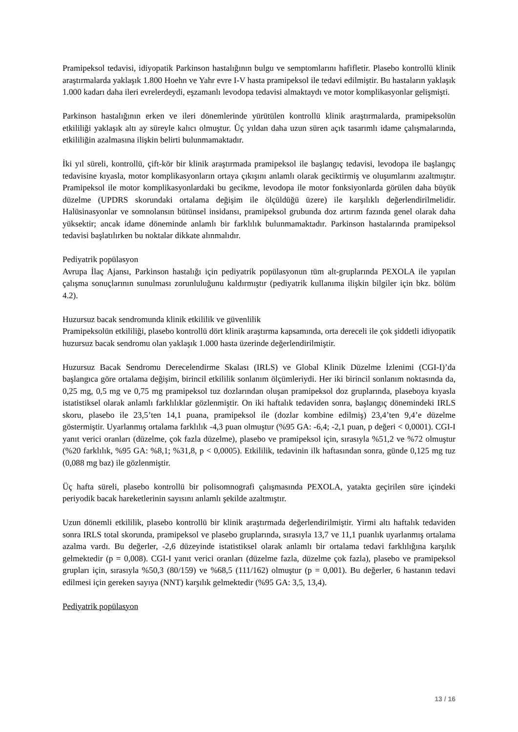Pramipeksol tedavisi, idiyopatik Parkinson hastalığının bulgu ve semptomlarını hafifletir. Plasebo kontrollü klinik araştırmalarda yaklaşık 1.800 Hoehn ve Yahr evre I-V hasta pramipeksol ile tedavi edilmiştir. Bu hastaların yaklaşık 1.000 kadarı daha ileri evrelerdeydi, eşzamanlı levodopa tedavisi almaktaydı ve motor komplikasyonlar gelişmişti.
Parkinson hastalığının erken ve ileri dönemlerinde yürütülen kontrollü klinik araştırmalarda, pramipeksolün etkililiği yaklaşık altı ay süreyle kalıcı olmuştur. Üç yıldan daha uzun süren açık tasarımlı idame çalışmalarında, etkililiğin azalmasına ilişkin belirti bulunmamaktadır.
İki yıl süreli, kontrollü, çift-kör bir klinik araştırmada pramipeksol ile başlangıç tedavisi, levodopa ile başlangıç tedavisine kıyasla, motor komplikasyonların ortaya çıkışını anlamlı olarak geciktirmiş ve oluşumlarını azaltmıştır. Pramipeksol ile motor komplikasyonlardaki bu gecikme, levodopa ile motor fonksiyonlarda görülen daha büyük düzelme (UPDRS skorundaki ortalama değişim ile ölçüldüğü üzere) ile karşılıklı değerlendirilmelidir. Halüsinasyonlar ve somnolansın bütünsel insidansı, pramipeksol grubunda doz artırım fazında genel olarak daha yüksektir; ancak idame döneminde anlamlı bir farklılık bulunmamaktadır. Parkinson hastalarında pramipeksol tedavisi başlatılırken bu noktalar dikkate alınmalıdır.
Pediyatrik popülasyon
Avrupa İlaç Ajansı, Parkinson hastalığı için pediyatrik popülasyonun tüm alt-gruplarında PEXOLA ile yapılan çalışma sonuçlarının sunulması zorunluluğunu kaldırmıştır (pediyatrik kullanıma ilişkin bilgiler için bkz. bölüm 4.2).
Huzursuz bacak sendromunda klinik etkililik ve güvenlilik
Pramipeksolün etkililiği, plasebo kontrollü dört klinik araştırma kapsamında, orta dereceli ile çok şiddetli idiyopatik huzursuz bacak sendromu olan yaklaşık 1.000 hasta üzerinde değerlendirilmiştir.
Huzursuz Bacak Sendromu Derecelendirme Skalası (IRLS) ve Global Klinik Düzelme İzlenimi (CGI-I)’da başlangıca göre ortalama değişim, birincil etkililik sonlanım ölçümleriydi. Her iki birincil sonlanım noktasında da, 0,25 mg, 0,5 mg ve 0,75 mg pramipeksol tuz dozlarından oluşan pramipeksol doz gruplarında, plaseboya kıyasla istatistiksel olarak anlamlı farklılıklar gözlenmiştir. On iki haftalık tedaviden sonra, başlangıç dönemindeki IRLS skoru, plasebo ile 23,5’ten 14,1 puana, pramipeksol ile (dozlar kombine edilmiş) 23,4’ten 9,4’e düzelme göstermiştir. Uyarlanmış ortalama farklılık -4,3 puan olmuştur (%95 GA: -6,4; -2,1 puan, p değeri < 0,0001). CGI-I yanıt verici oranları (düzelme, çok fazla düzelme), plasebo ve pramipeksol için, sırasıyla %51,2 ve %72 olmuştur (%20 farklılık, %95 GA: %8,1; %31,8, p < 0,0005). Etkililik, tedavinin ilk haftasından sonra, günde 0,125 mg tuz (0,088 mg baz) ile gözlenmiştir.
Üç hafta süreli, plasebo kontrollü bir polisomnografi çalışmasında PEXOLA, yatakta geçirilen süre içindeki periyodik bacak hareketlerinin sayısını anlamlı şekilde azaltmıştır.
Uzun dönemli etkililik, plasebo kontrollü bir klinik araştırmada değerlendirilmiştir. Yirmi altı haftalık tedaviden sonra IRLS total skorunda, pramipeksol ve plasebo gruplarında, sırasıyla 13,7 ve 11,1 puanlık uyarlanmış ortalama azalma vardı. Bu değerler, -2,6 düzeyinde istatistiksel olarak anlamlı bir ortalama tedavi farklılığına karşılık gelmektedir (p = 0,008). CGI-I yanıt verici oranları (düzelme fazla, düzelme çok fazla), plasebo ve pramipeksol grupları için, sırasıyla %50,3 (80/159) ve %68,5 (111/162) olmuştur (p = 0,001). Bu değerler, 6 hastanın tedavi edilmesi için gereken sayıya (NNT) karşılık gelmektedir (%95 GA: 3,5, 13,4).
Pediyatrik popülasyon
13 / 16